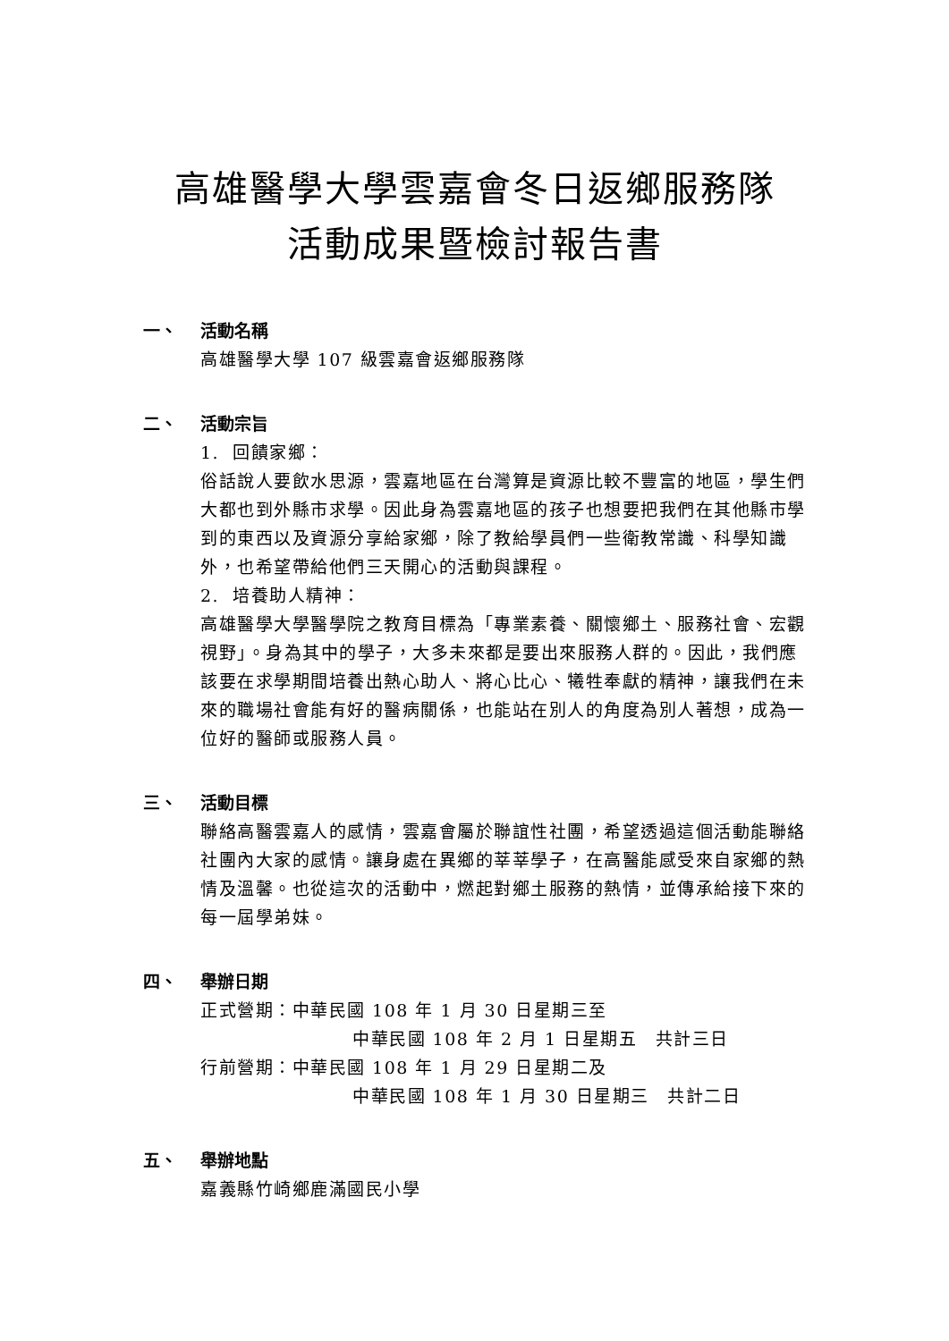高雄醫學大學雲嘉會冬日返鄉服務隊
活動成果暨檢討報告書
一、 活動名稱
高雄醫學大學 107 級雲嘉會返鄉服務隊
二、 活動宗旨
1. 回饋家鄉：
俗話說人要飲水思源，雲嘉地區在台灣算是資源比較不豐富的地區，學生們大都也到外縣市求學。因此身為雲嘉地區的孩子也想要把我們在其他縣市學到的東西以及資源分享給家鄉，除了教給學員們一些衛教常識、科學知識外，也希望帶給他們三天開心的活動與課程。
2. 培養助人精神：
高雄醫學大學醫學院之教育目標為「專業素養、關懷鄉土、服務社會、宏觀視野」。身為其中的學子，大多未來都是要出來服務人群的。因此，我們應該要在求學期間培養出熱心助人、將心比心、犧牲奉獻的精神，讓我們在未來的職場社會能有好的醫病關係，也能站在別人的角度為別人著想，成為一位好的醫師或服務人員。
三、 活動目標
聯絡高醫雲嘉人的感情，雲嘉會屬於聯誼性社團，希望透過這個活動能聯絡社團內大家的感情。讓身處在異鄉的莘莘學子，在高醫能感受來自家鄉的熱情及溫馨。也從這次的活動中，燃起對鄉土服務的熱情，並傳承給接下來的每一屆學弟妹。
四、 舉辦日期
正式營期：中華民國 108 年 1 月 30 日星期三至
中華民國 108 年 2 月 1 日星期五　共計三日
行前營期：中華民國 108 年 1 月 29 日星期二及
中華民國 108 年 1 月 30 日星期三　共計二日
五、 舉辦地點
嘉義縣竹崎鄉鹿滿國民小學